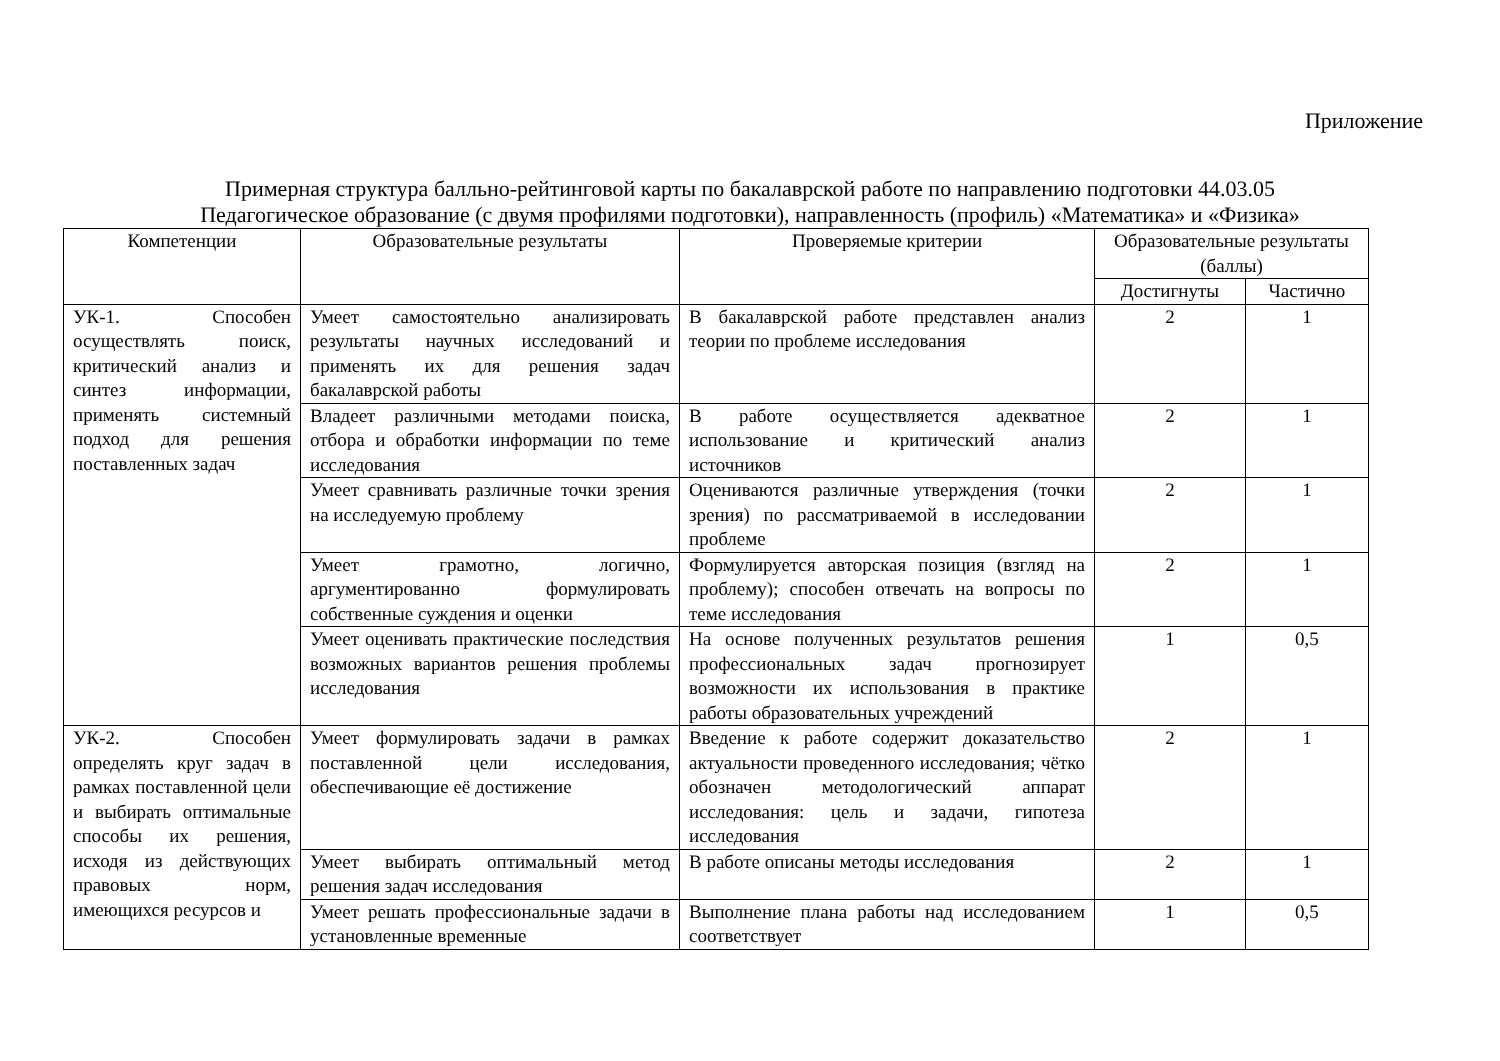Приложение
Примерная структура балльно-рейтинговой карты по бакалаврской работе по направлению подготовки 44.03.05
Педагогическое образование (с двумя профилями подготовки), направленность (профиль) «Математика» и «Физика»
| Компетенции | Образовательные результаты | Проверяемые критерии | Образовательные результаты (баллы) | |
| --- | --- | --- | --- | --- |
| | | | Достигнуты | Частично |
| УК-1. Способен осуществлять поиск, критический анализ и синтез информации, применять системный подход для решения поставленных задач | Умеет самостоятельно анализировать результаты научных исследований и применять их для решения задач бакалаврской работы | В бакалаврской работе представлен анализ теории по проблеме исследования | 2 | 1 |
| | Владеет различными методами поиска, отбора и обработки информации по теме исследования | В работе осуществляется адекватное использование и критический анализ источников | 2 | 1 |
| | Умеет сравнивать различные точки зрения на исследуемую проблему | Оцениваются различные утверждения (точки зрения) по рассматриваемой в исследовании проблеме | 2 | 1 |
| | Умеет грамотно, логично, аргументированно формулировать собственные суждения и оценки | Формулируется авторская позиция (взгляд на проблему); способен отвечать на вопросы по теме исследования | 2 | 1 |
| | Умеет оценивать практические последствия возможных вариантов решения проблемы исследования | На основе полученных результатов решения профессиональных задач прогнозирует возможности их использования в практике работы образовательных учреждений | 1 | 0,5 |
| УК-2. Способен определять круг задач в рамках поставленной цели и выбирать оптимальные способы их решения, исходя из действующих правовых норм, имеющихся ресурсов и | Умеет формулировать задачи в рамках поставленной цели исследования, обеспечивающие её достижение | Введение к работе содержит доказательство актуальности проведенного исследования; чётко обозначен методологический аппарат исследования: цель и задачи, гипотеза исследования | 2 | 1 |
| | Умеет выбирать оптимальный метод решения задач исследования | В работе описаны методы исследования | 2 | 1 |
| | Умеет решать профессиональные задачи в установленные временные | Выполнение плана работы над исследованием соответствует | 1 | 0,5 |